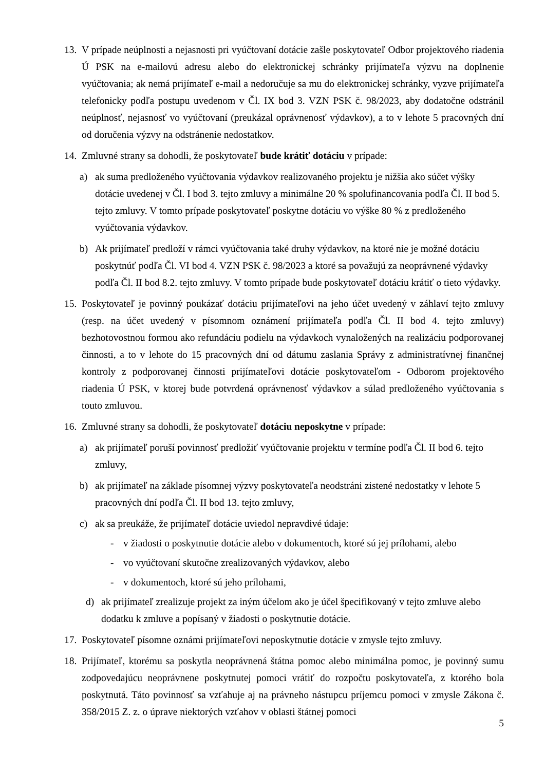13.
V prípade neúplnosti a nejasnosti pri vyúčtovaní dotácie zašle poskytovateľ Odbor projektového riadenia Ú PSK na e-mailovú adresu alebo do elektronickej schránky prijímateľa výzvu na doplnenie vyúčtovania; ak nemá prijímateľ e-mail a nedoručuje sa mu do elektronickej schránky, vyzve prijímateľa telefonicky podľa postupu uvedenom v Čl. IX bod 3. VZN PSK č. 98/2023, aby dodatočne odstránil neúplnosť, nejasnosť vo vyúčtovaní (preukázal oprávnenosť výdavkov), a to v lehote 5 pracovných dní od doručenia výzvy na odstránenie nedostatkov.
14.
Zmluvné strany sa dohodli, že poskytovateľ bude krátiť dotáciu v prípade:
a) ak suma predloženého vyúčtovania výdavkov realizovaného projektu je nižšia ako súčet výšky dotácie uvedenej v Čl. I bod 3. tejto zmluvy a minimálne 20 % spolufinancovania podľa Čl. II bod 5. tejto zmluvy. V tomto prípade poskytovateľ poskytne dotáciu vo výške 80 % z predloženého vyúčtovania výdavkov.
b) Ak prijímateľ predloží v rámci vyúčtovania také druhy výdavkov, na ktoré nie je možné dotáciu poskytnúť podľa Čl. VI bod 4. VZN PSK č. 98/2023 a ktoré sa považujú za neoprávnené výdavky podľa Čl. II bod 8.2. tejto zmluvy. V tomto prípade bude poskytovateľ dotáciu krátiť o tieto výdavky.
15.
Poskytovateľ je povinný poukázať dotáciu prijímateľovi na jeho účet uvedený v záhlaví tejto zmluvy (resp. na účet uvedený v písomnom oznámení prijímateľa podľa Čl. II bod 4. tejto zmluvy) bezhotovostnou formou ako refundáciu podielu na výdavkoch vynaložených na realizáciu podporovanej činnosti, a to v lehote do 15 pracovných dní od dátumu zaslania Správy z administratívnej finančnej kontroly z podporovanej činnosti prijímateľovi dotácie poskytovateľom - Odborom projektového riadenia Ú PSK, v ktorej bude potvrdená oprávnenosť výdavkov a súlad predloženého vyúčtovania s touto zmluvou.
16.
Zmluvné strany sa dohodli, že poskytovateľ dotáciu neposkytne v prípade:
a) ak prijímateľ poruší povinnosť predložiť vyúčtovanie projektu v termíne podľa Čl. II bod 6. tejto zmluvy,
b) ak prijímateľ na základe písomnej výzvy poskytovateľa neodstráni zistené nedostatky v lehote 5 pracovných dní podľa Čl. II bod 13. tejto zmluvy,
c) ak sa preukáže, že prijímateľ dotácie uviedol nepravdivé údaje:
- v žiadosti o poskytnutie dotácie alebo v dokumentoch, ktoré sú jej prílohami, alebo
- vo vyúčtovaní skutočne zrealizovaných výdavkov, alebo
- v dokumentoch, ktoré sú jeho prílohami,
d) ak prijímateľ zrealizuje projekt za iným účelom ako je účel špecifikovaný v tejto zmluve alebo dodatku k zmluve a popísaný v žiadosti o poskytnutie dotácie.
17.
Poskytovateľ písomne oznámi prijímateľovi neposkytnutie dotácie v zmysle tejto zmluvy.
18.
Prijímateľ, ktorému sa poskytla neoprávnená štátna pomoc alebo minimálna pomoc, je povinný sumu zodpovedajúcu neoprávnene poskytnutej pomoci vrátiť do rozpočtu poskytovateľa, z ktorého bola poskytnutá. Táto povinnosť sa vzťahuje aj na právneho nástupcu príjemcu pomoci v zmysle Zákona č. 358/2015 Z. z. o úprave niektorých vzťahov v oblasti štátnej pomoci
5